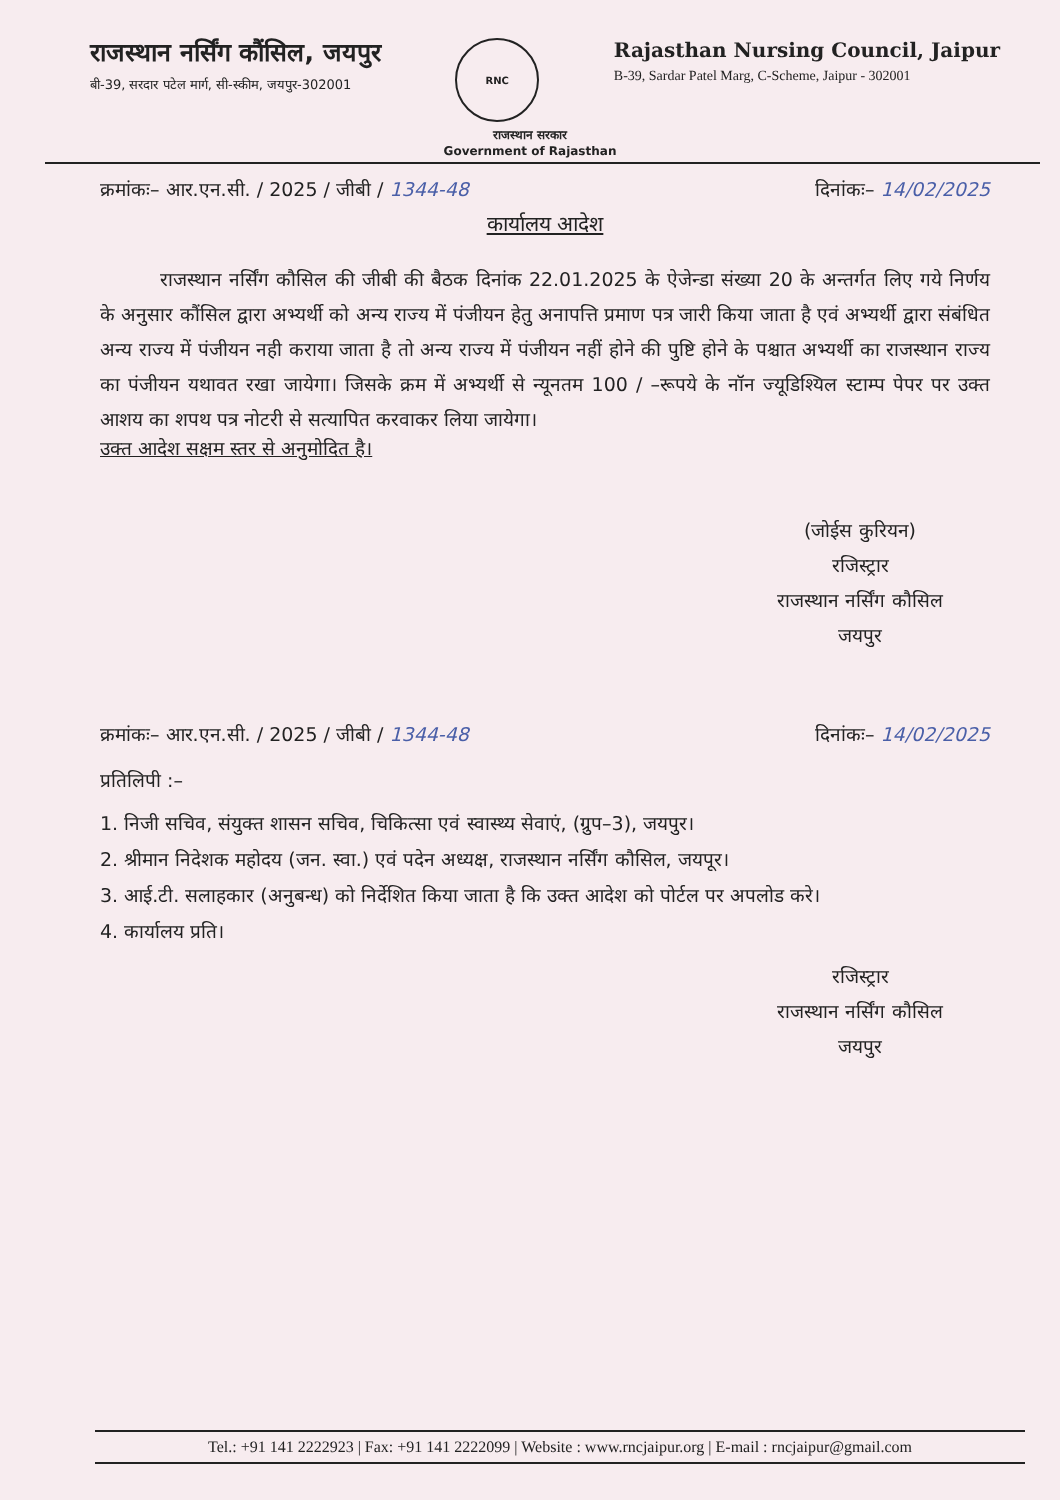राजस्थान नर्सिंग कौंसिल, जयपुर
बी-39, सरदार पटेल मार्ग, सी-स्कीम, जयपुर-302001
RNC
Rajasthan Nursing Council, Jaipur
B-39, Sardar Patel Marg, C-Scheme, Jaipur - 302001
राजस्थान सरकार
Government of Rajasthan
क्रमांकः– आर.एन.सी. / 2025 / जीबी / 1344-48 दिनांकः– 14/02/2025
कार्यालय आदेश
राजस्थान नर्सिंग कौसिल की जीबी की बैठक दिनांक 22.01.2025 के ऐजेन्डा संख्या 20 के अन्तर्गत लिए गये निर्णय के अनुसार कौंसिल द्वारा अभ्यर्थी को अन्य राज्य में पंजीयन हेतु अनापत्ति प्रमाण पत्र जारी किया जाता है एवं अभ्यर्थी द्वारा संबंधित अन्य राज्य में पंजीयन नही कराया जाता है तो अन्य राज्य में पंजीयन नहीं होने की पुष्टि होने के पश्चात अभ्यर्थी का राजस्थान राज्य का पंजीयन यथावत रखा जायेगा। जिसके क्रम में अभ्यर्थी से न्यूनतम 100 / –रूपये के नॉन ज्यूडिश्यिल स्टाम्प पेपर पर उक्त आशय का शपथ पत्र नोटरी से सत्यापित करवाकर लिया जायेगा।
उक्त आदेश सक्षम स्तर से अनुमोदित है।
(जोईस कुरियन)
रजिस्ट्रार
राजस्थान नर्सिंग कौसिल
जयपुर
क्रमांकः– आर.एन.सी. / 2025 / जीबी / 1344-48 दिनांकः– 14/02/2025
प्रतिलिपी :–
1. निजी सचिव, संयुक्त शासन सचिव, चिकित्सा एवं स्वास्थ्य सेवाएं, (ग्रुप–3), जयपुर।
2. श्रीमान निदेशक महोदय (जन. स्वा.) एवं पदेन अध्यक्ष, राजस्थान नर्सिंग कौसिल, जयपूर।
3. आई.टी. सलाहकार (अनुबन्ध) को निर्देशित किया जाता है कि उक्त आदेश को पोर्टल पर अपलोड करे।
4. कार्यालय प्रति।
रजिस्ट्रार
राजस्थान नर्सिंग कौसिल
जयपुर
Tel.: +91 141 2222923 | Fax: +91 141 2222099 | Website : www.rncjaipur.org | E-mail : rncjaipur@gmail.com